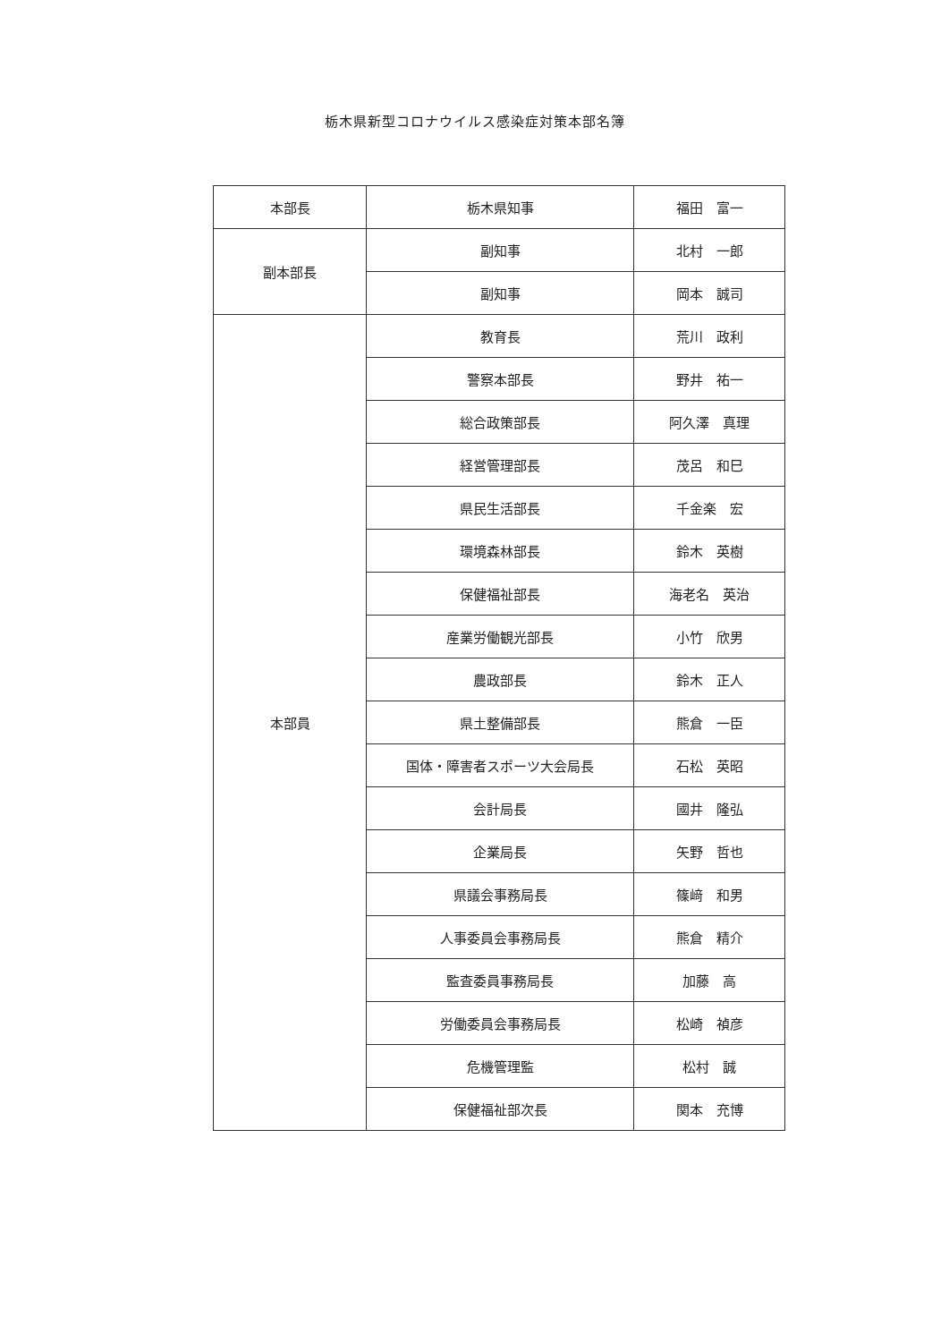栃木県新型コロナウイルス感染症対策本部名簿
| 本部長 | 栃木県知事 | 福田 富一 |
| 副本部長 | 副知事 | 北村 一郎 |
| | 副知事 | 岡本 誠司 |
| 本部員 | 教育長 | 荒川 政利 |
| | 警察本部長 | 野井 祐一 |
| | 総合政策部長 | 阿久澤 真理 |
| | 経営管理部長 | 茂呂 和巳 |
| | 県民生活部長 | 千金楽 宏 |
| | 環境森林部長 | 鈴木 英樹 |
| | 保健福祉部長 | 海老名 英治 |
| | 産業労働観光部長 | 小竹 欣男 |
| | 農政部長 | 鈴木 正人 |
| | 県土整備部長 | 熊倉 一臣 |
| | 国体・障害者スポーツ大会局長 | 石松 英昭 |
| | 会計局長 | 國井 隆弘 |
| | 企業局長 | 矢野 哲也 |
| | 県議会事務局長 | 篠﨑 和男 |
| | 人事委員会事務局長 | 熊倉 精介 |
| | 監査委員事務局長 | 加藤 高 |
| | 労働委員会事務局長 | 松崎 禎彦 |
| | 危機管理監 | 松村 誠 |
| | 保健福祉部次長 | 関本 充博 |